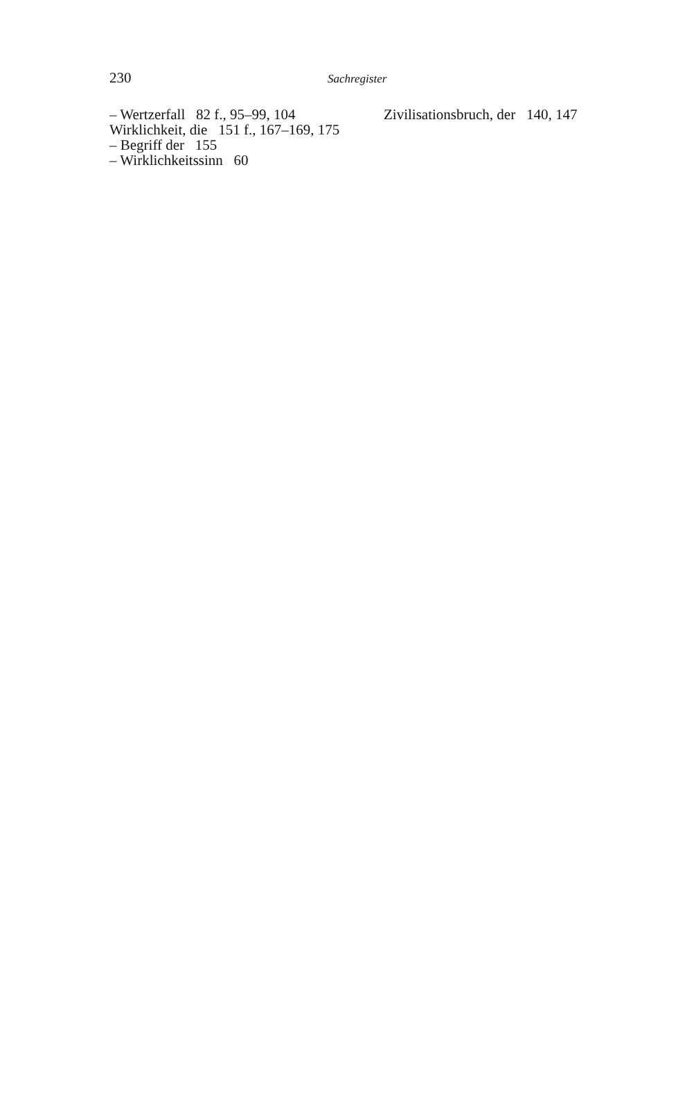230 Sachregister
– Wertzerfall 82 f., 95–99, 104
Wirklichkeit, die 151 f., 167–169, 175
– Begriff der 155
– Wirklichkeitssinn 60
Zivilisationsbruch, der 140, 147